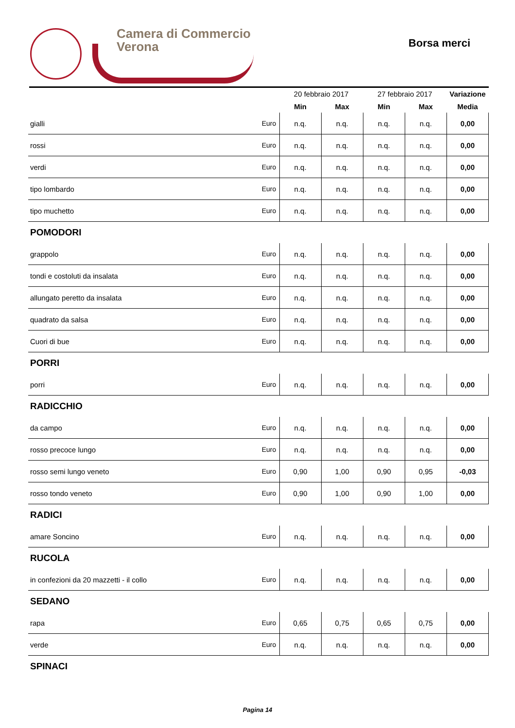Camera di Commercio
Verona
Borsa merci
| | | 20 febbraio 2017 | | 27 febbraio 2017 | | Variazione |
| --- | --- | --- | --- | --- | --- | --- |
| | | Min | Max | Min | Max | Media |
| gialli | Euro | n.q. | n.q. | n.q. | n.q. | 0,00 |
| rossi | Euro | n.q. | n.q. | n.q. | n.q. | 0,00 |
| verdi | Euro | n.q. | n.q. | n.q. | n.q. | 0,00 |
| tipo lombardo | Euro | n.q. | n.q. | n.q. | n.q. | 0,00 |
| tipo muchetto | Euro | n.q. | n.q. | n.q. | n.q. | 0,00 |
| POMODORI | | | | | | |
| grappolo | Euro | n.q. | n.q. | n.q. | n.q. | 0,00 |
| tondi e costoluti da insalata | Euro | n.q. | n.q. | n.q. | n.q. | 0,00 |
| allungato peretto da insalata | Euro | n.q. | n.q. | n.q. | n.q. | 0,00 |
| quadrato da salsa | Euro | n.q. | n.q. | n.q. | n.q. | 0,00 |
| Cuori di bue | Euro | n.q. | n.q. | n.q. | n.q. | 0,00 |
| PORRI | | | | | | |
| porri | Euro | n.q. | n.q. | n.q. | n.q. | 0,00 |
| RADICCHIO | | | | | | |
| da campo | Euro | n.q. | n.q. | n.q. | n.q. | 0,00 |
| rosso precoce lungo | Euro | n.q. | n.q. | n.q. | n.q. | 0,00 |
| rosso semi lungo veneto | Euro | 0,90 | 1,00 | 0,90 | 0,95 | -0,03 |
| rosso tondo veneto | Euro | 0,90 | 1,00 | 0,90 | 1,00 | 0,00 |
| RADICI | | | | | | |
| amare Soncino | Euro | n.q. | n.q. | n.q. | n.q. | 0,00 |
| RUCOLA | | | | | | |
| in confezioni da 20 mazzetti - il collo | Euro | n.q. | n.q. | n.q. | n.q. | 0,00 |
| SEDANO | | | | | | |
| rapa | Euro | 0,65 | 0,75 | 0,65 | 0,75 | 0,00 |
| verde | Euro | n.q. | n.q. | n.q. | n.q. | 0,00 |
| SPINACI | | | | | | |
Pagina 14